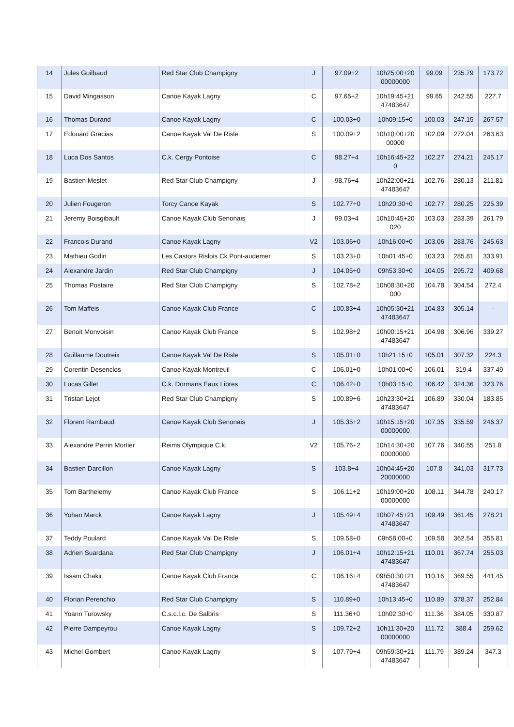| 14 | Jules Guilbaud | Red Star Club Champigny | J | 97.09+2 | 10h25:00+20 00000000 | 99.09 | 235.79 | 173.72 |
| 15 | David Mingasson | Canoe Kayak Lagny | C | 97.65+2 | 10h19:45+21 47483647 | 99.65 | 242.55 | 227.7 |
| 16 | Thomas Durand | Canoe Kayak Lagny | C | 100.03+0 | 10h09:15+0 | 100.03 | 247.15 | 267.57 |
| 17 | Edouard Gracias | Canoe Kayak Val De Risle | S | 100.09+2 | 10h10:00+20 00000 | 102.09 | 272.04 | 263.63 |
| 18 | Luca Dos Santos | C.k. Cergy Pontoise | C | 98.27+4 | 10h16:45+22 0 | 102.27 | 274.21 | 245.17 |
| 19 | Bastien Meslet | Red Star Club Champigny | J | 98.76+4 | 10h22:00+21 47483647 | 102.76 | 280.13 | 211.81 |
| 20 | Julien Fougeron | Torcy Canoe Kayak | S | 102.77+0 | 10h20:30+0 | 102.77 | 280.25 | 225.39 |
| 21 | Jeremy Boisgibault | Canoe Kayak Club Senonais | J | 99.03+4 | 10h10:45+20 020 | 103.03 | 283.39 | 261.79 |
| 22 | Francois Durand | Canoe Kayak Lagny | V2 | 103.06+0 | 10h16:00+0 | 103.06 | 283.76 | 245.63 |
| 23 | Mathieu Godin | Les Castors Rislois Ck Pont-audemer | S | 103.23+0 | 10h01:45+0 | 103.23 | 285.81 | 333.91 |
| 24 | Alexandre Jardin | Red Star Club Champigny | J | 104.05+0 | 09h53:30+0 | 104.05 | 295.72 | 409.68 |
| 25 | Thomas Postaire | Red Star Club Champigny | S | 102.78+2 | 10h08:30+20 000 | 104.78 | 304.54 | 272.4 |
| 26 | Tom Maffeis | Canoe Kayak Club France | C | 100.83+4 | 10h05:30+21 47483647 | 104.83 | 305.14 | - |
| 27 | Benoit Monvoisin | Canoe Kayak Club France | S | 102.98+2 | 10h00:15+21 47483647 | 104.98 | 306.96 | 339.27 |
| 28 | Guillaume Doutreix | Canoe Kayak Val De Risle | S | 105.01+0 | 10h21:15+0 | 105.01 | 307.32 | 224.3 |
| 29 | Corentin Desenclos | Canoe Kayak Montreuil | C | 106.01+0 | 10h01:00+0 | 106.01 | 319.4 | 337.49 |
| 30 | Lucas Gillet | C.k. Dormans Eaux Libres | C | 106.42+0 | 10h03:15+0 | 106.42 | 324.36 | 323.76 |
| 31 | Tristan Lejot | Red Star Club Champigny | S | 100.89+6 | 10h23:30+21 47483647 | 106.89 | 330.04 | 183.85 |
| 32 | Florent Rambaud | Canoe Kayak Club Senonais | J | 105.35+2 | 10h15:15+20 00000000 | 107.35 | 335.59 | 246.37 |
| 33 | Alexandre Perrin Mortier | Reims Olympique C.k. | V2 | 105.76+2 | 10h14:30+20 00000000 | 107.76 | 340.55 | 251.8 |
| 34 | Bastien Darcillon | Canoe Kayak Lagny | S | 103.8+4 | 10h04:45+20 20000000 | 107.8 | 341.03 | 317.73 |
| 35 | Tom Barthelemy | Canoe Kayak Club France | S | 106.11+2 | 10h19:00+20 00000000 | 108.11 | 344.78 | 240.17 |
| 36 | Yohan Marck | Canoe Kayak Lagny | J | 105.49+4 | 10h07:45+21 47483647 | 109.49 | 361.45 | 278.21 |
| 37 | Teddy Poulard | Canoe Kayak Val De Risle | S | 109.58+0 | 09h58:00+0 | 109.58 | 362.54 | 355.81 |
| 38 | Adrien Suardana | Red Star Club Champigny | J | 106.01+4 | 10h12:15+21 47483647 | 110.01 | 367.74 | 255.03 |
| 39 | Issam Chakir | Canoe Kayak Club France | C | 106.16+4 | 09h50:30+21 47483647 | 110.16 | 369.55 | 441.45 |
| 40 | Florian Perenchio | Red Star Club Champigny | S | 110.89+0 | 10h13:45+0 | 110.89 | 378.37 | 252.84 |
| 41 | Yoann Turowsky | C.s.c.l.c. De Salbris | S | 111.36+0 | 10h02:30+0 | 111.36 | 384.05 | 330.87 |
| 42 | Pierre Dampeyrou | Canoe Kayak Lagny | S | 109.72+2 | 10h11:30+20 00000000 | 111.72 | 388.4 | 259.62 |
| 43 | Michel Gombert | Canoe Kayak Lagny | S | 107.79+4 | 09h59:30+21 47483647 | 111.79 | 389.24 | 347.3 |